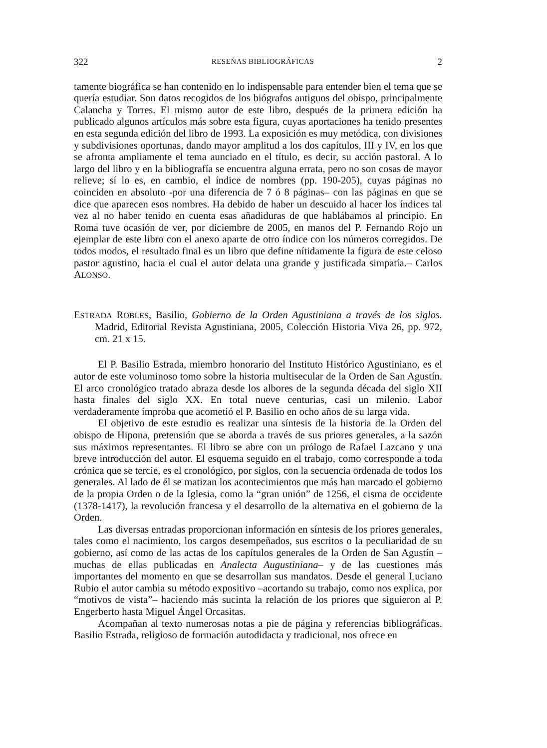322 RESEÑAS BIBLIOGRÁFICAS 2
tamente biográfica se han contenido en lo indispensable para entender bien el tema que se quería estudiar. Son datos recogidos de los biógrafos antiguos del obispo, principalmente Calancha y Torres. El mismo autor de este libro, después de la primera edición ha publicado algunos artículos más sobre esta figura, cuyas aportaciones ha tenido presentes en esta segunda edición del libro de 1993. La exposición es muy metódica, con divisiones y subdivisiones oportunas, dando mayor amplitud a los dos capítulos, III y IV, en los que se afronta ampliamente el tema aunciado en el título, es decir, su acción pastoral. A lo largo del libro y en la bibliografía se encuentra alguna errata, pero no son cosas de mayor relieve; sí lo es, en cambio, el índice de nombres (pp. 190-205), cuyas páginas no coinciden en absoluto -por una diferencia de 7 ó 8 páginas– con las páginas en que se dice que aparecen esos nombres. Ha debido de haber un descuido al hacer los índices tal vez al no haber tenido en cuenta esas añadiduras de que hablábamos al principio. En Roma tuve ocasión de ver, por diciembre de 2005, en manos del P. Fernando Rojo un ejemplar de este libro con el anexo aparte de otro índice con los números corregidos. De todos modos, el resultado final es un libro que define nítidamente la figura de este celoso pastor agustino, hacia el cual el autor delata una grande y justificada simpatía.– Carlos ALONSO.
ESTRADA ROBLES, Basilio, Gobierno de la Orden Agustiniana a través de los siglos. Madrid, Editorial Revista Agustiniana, 2005, Colección Historia Viva 26, pp. 972, cm. 21 x 15.
El P. Basilio Estrada, miembro honorario del Instituto Histórico Agustiniano, es el autor de este voluminoso tomo sobre la historia multisecular de la Orden de San Agustín. El arco cronológico tratado abraza desde los albores de la segunda década del siglo XII hasta finales del siglo XX. En total nueve centurias, casi un milenio. Labor verdaderamente ímproba que acometió el P. Basilio en ocho años de su larga vida.
El objetivo de este estudio es realizar una síntesis de la historia de la Orden del obispo de Hipona, pretensión que se aborda a través de sus priores generales, a la sazón sus máximos representantes. El libro se abre con un prólogo de Rafael Lazcano y una breve introducción del autor. El esquema seguido en el trabajo, como corresponde a toda crónica que se tercie, es el cronológico, por siglos, con la secuencia ordenada de todos los generales. Al lado de él se matizan los acontecimientos que más han marcado el gobierno de la propia Orden o de la Iglesia, como la “gran unión” de 1256, el cisma de occidente (1378-1417), la revolución francesa y el desarrollo de la alternativa en el gobierno de la Orden.
Las diversas entradas proporcionan información en síntesis de los priores generales, tales como el nacimiento, los cargos desempeñados, sus escritos o la peculiaridad de su gobierno, así como de las actas de los capítulos generales de la Orden de San Agustín –muchas de ellas publicadas en Analecta Augustiniana– y de las cuestiones más importantes del momento en que se desarrollan sus mandatos. Desde el general Luciano Rubio el autor cambia su método expositivo –acortando su trabajo, como nos explica, por “motivos de vista”– haciendo más sucinta la relación de los priores que siguieron al P. Engerberto hasta Miguel Ángel Orcasitas.
Acompañan al texto numerosas notas a pie de página y referencias bibliográficas. Basilio Estrada, religioso de formación autodidacta y tradicional, nos ofrece en